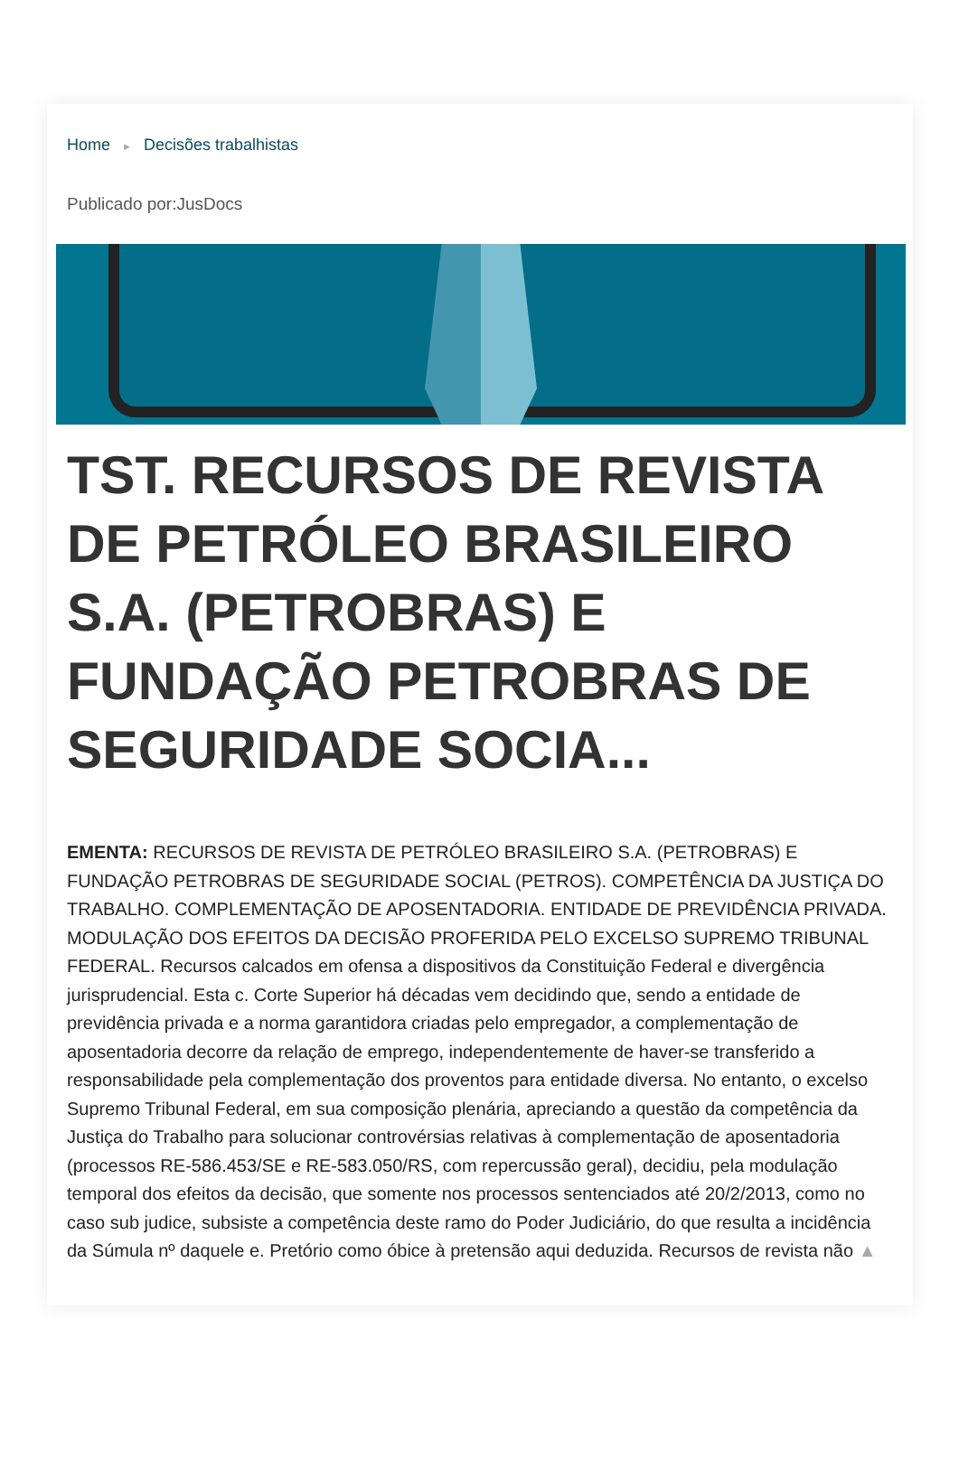Home ► Decisões trabalhistas
Publicado por:JusDocs
TST. RECURSOS DE REVISTA DE PETRÓLEO BRASILEIRO S.A. (PETROBRAS) E FUNDAÇÃO PETROBRAS DE SEGURIDADE SOCIA...
EMENTA: RECURSOS DE REVISTA DE PETRÓLEO BRASILEIRO S.A. (PETROBRAS) E FUNDAÇÃO PETROBRAS DE SEGURIDADE SOCIAL (PETROS). COMPETÊNCIA DA JUSTIÇA DO TRABALHO. COMPLEMENTAÇÃO DE APOSENTADORIA. ENTIDADE DE PREVIDÊNCIA PRIVADA. MODULAÇÃO DOS EFEITOS DA DECISÃO PROFERIDA PELO EXCELSO SUPREMO TRIBUNAL FEDERAL. Recursos calcados em ofensa a dispositivos da Constituição Federal e divergência jurisprudencial. Esta c. Corte Superior há décadas vem decidindo que, sendo a entidade de previdência privada e a norma garantidora criadas pelo empregador, a complementação de aposentadoria decorre da relação de emprego, independentemente de haver-se transferido a responsabilidade pela complementação dos proventos para entidade diversa. No entanto, o excelso Supremo Tribunal Federal, em sua composição plenária, apreciando a questão da competência da Justiça do Trabalho para solucionar controvérsias relativas à complementação de aposentadoria (processos RE-586.453/SE e RE-583.050/RS, com repercussão geral), decidiu, pela modulação temporal dos efeitos da decisão, que somente nos processos sentenciados até 20/2/2013, como no caso sub judice, subsiste a competência deste ramo do Poder Judiciário, do que resulta a incidência da Súmula nº daquele e. Pretório como óbice à pretensão aqui deduzida. Recursos de revista não ▲